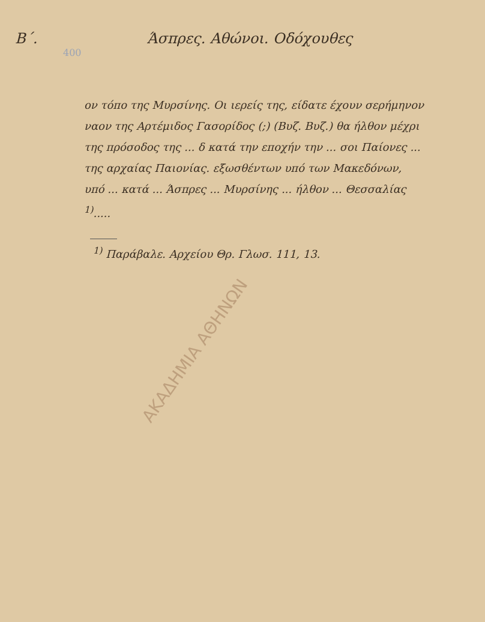Β΄. Άσπρες. Αθώνοι. Οδόχουθες
400
ον τόπο της Μυρσίνης. Οι ιερείς της, είδατε έχουν σερήμηνον ναον της Αρτέμιδος Γασορίδος (;) (Βυζ. Βυζ.) θα ήλθον μέχρι της πρόσοδος της ... δ κατά την εποχήν την ... σοι Παίονες ... της αρχαίας Παιονίας. εξωσθέντων υπό των Μακεδόνων, υπό ... κατά ... Άσπρες ... Μυρσίνης ... ήλθον ... Θεσσαλίας <sup>1)</sup>.....
<sup>1)</sup> Παράβαλε. Αρχείου Θρ. Γλωσ. 111, 13.
ΑΚΑΔΗΜΙΑ ΑΘΗΝΩΝ